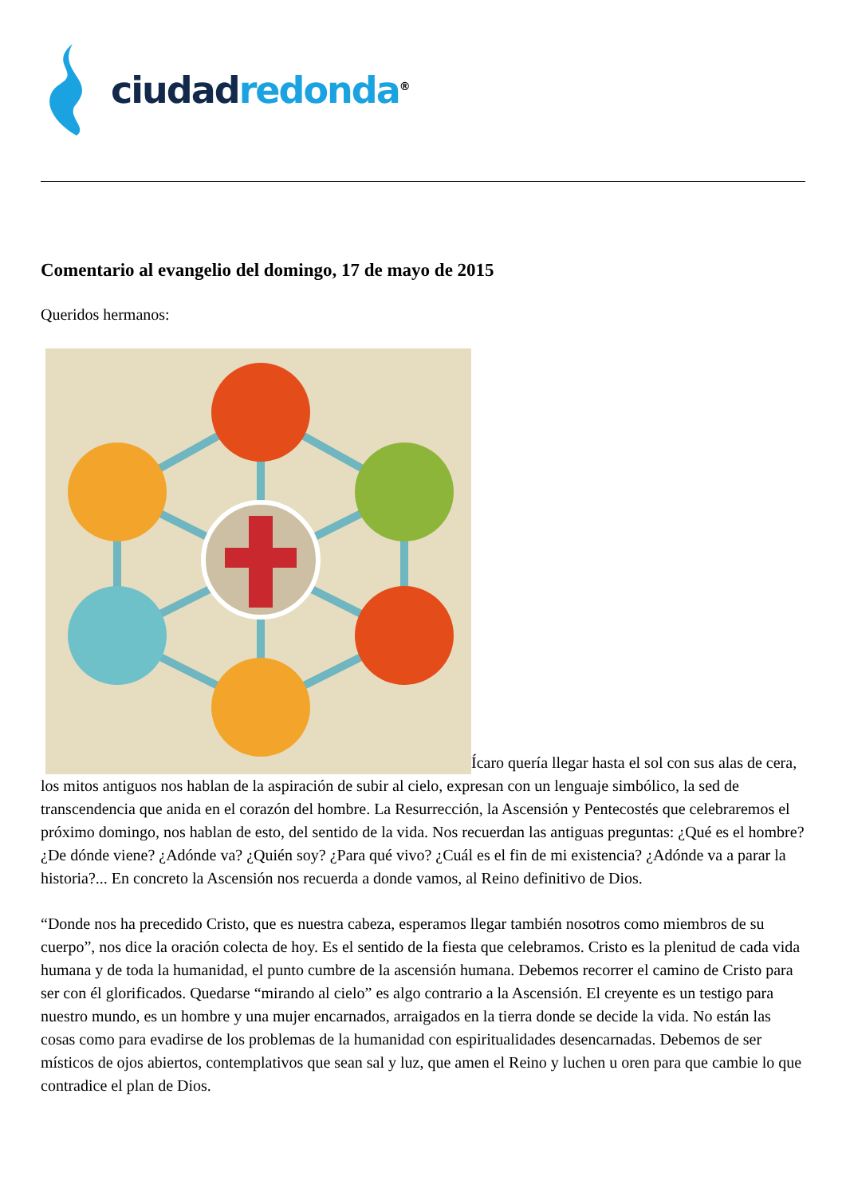ciudad redonda<sup>®</sup>
Comentario al evangelio del domingo, 17 de mayo de 2015
Queridos hermanos:
Ícaro quería llegar hasta el sol con sus alas de cera, los mitos antiguos nos hablan de la aspiración de subir al cielo, expresan con un lenguaje simbólico, la sed de transcendencia que anida en el corazón del hombre. La Resurrección, la Ascensión y Pentecostés que celebraremos el próximo domingo, nos hablan de esto, del sentido de la vida. Nos recuerdan las antiguas preguntas: ¿Qué es el hombre? ¿De dónde viene? ¿Adónde va? ¿Quién soy? ¿Para qué vivo? ¿Cuál es el fin de mi existencia? ¿Adónde va a parar la historia?... En concreto la Ascensión nos recuerda a donde vamos, al Reino definitivo de Dios.
“Donde nos ha precedido Cristo, que es nuestra cabeza, esperamos llegar también nosotros como miembros de su cuerpo”, nos dice la oración colecta de hoy. Es el sentido de la fiesta que celebramos. Cristo es la plenitud de cada vida humana y de toda la humanidad, el punto cumbre de la ascensión humana. Debemos recorrer el camino de Cristo para ser con él glorificados. Quedarse “mirando al cielo” es algo contrario a la Ascensión. El creyente es un testigo para nuestro mundo, es un hombre y una mujer encarnados, arraigados en la tierra donde se decide la vida. No están las cosas como para evadirse de los problemas de la humanidad con espiritualidades desencarnadas. Debemos de ser místicos de ojos abiertos, contemplativos que sean sal y luz, que amen el Reino y luchen u oren para que cambie lo que contradice el plan de Dios.